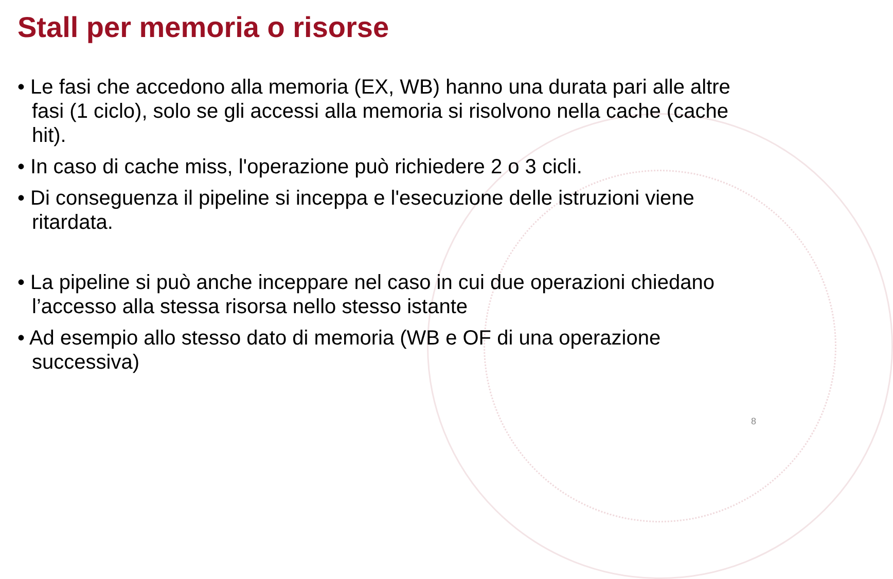Stall per memoria o risorse
• Le fasi che accedono alla memoria (EX, WB) hanno una durata pari alle altre fasi (1 ciclo), solo se gli accessi alla memoria si risolvono nella cache (cache hit).
• In caso di cache miss, l'operazione può richiedere 2 o 3 cicli.
• Di conseguenza il pipeline si inceppa e l'esecuzione delle istruzioni viene ritardata.
• La pipeline si può anche inceppare nel caso in cui due operazioni chiedano l’accesso alla stessa risorsa nello stesso istante
• Ad esempio allo stesso dato di memoria (WB e OF di una operazione successiva)
8